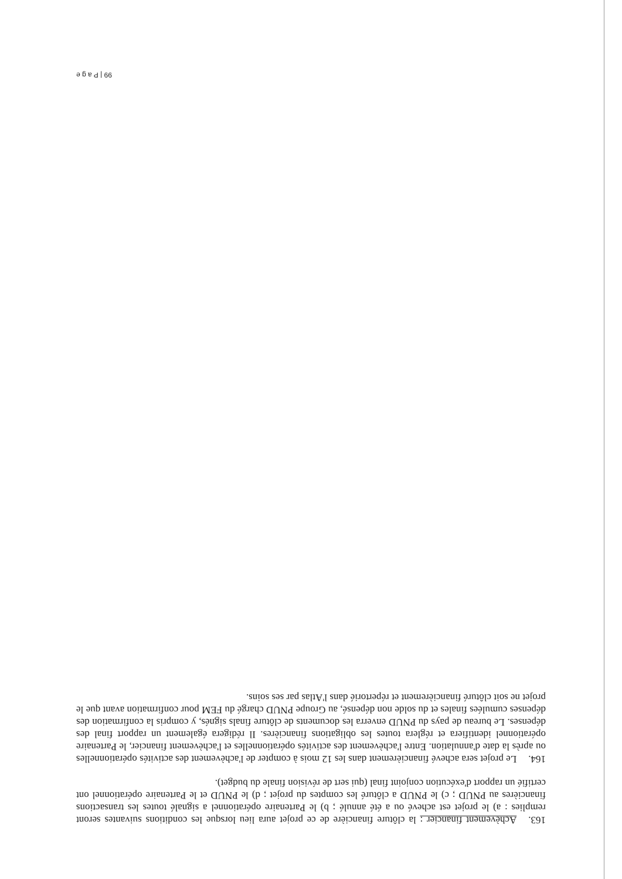163. Achèvement financier : la clôture financière de ce projet aura lieu lorsque les conditions suivantes seront remplies : a) le projet est achevé ou a été annulé ; b) le Partenaire opérationnel a signalé toutes les transactions financières au PNUD ; c) le PNUD a clôturé les comptes du projet ; d) le PNUD et le Partenaire opérationnel ont certifié un rapport d'exécution conjoint final (qui sert de révision finale du budget).
164. Le projet sera achevé financièrement dans les 12 mois à compter de l'achèvement des activités opérationnelles ou après la date d'annulation. Entre l'achèvement des activités opérationnelles et l'achèvement financier, le Partenaire opérationnel identifiera et réglera toutes les obligations financières. Il rédigera également un rapport final des dépenses. Le bureau de pays du PNUD enverra les documents de clôture finals signés, y compris la confirmation des dépenses cumulées finales et du solde non dépensé, au Groupe PNUD chargé du FEM pour confirmation avant que le projet ne soit clôturé financièrement et répertorié dans l'Atlas par ses soins.
99 | P a g e